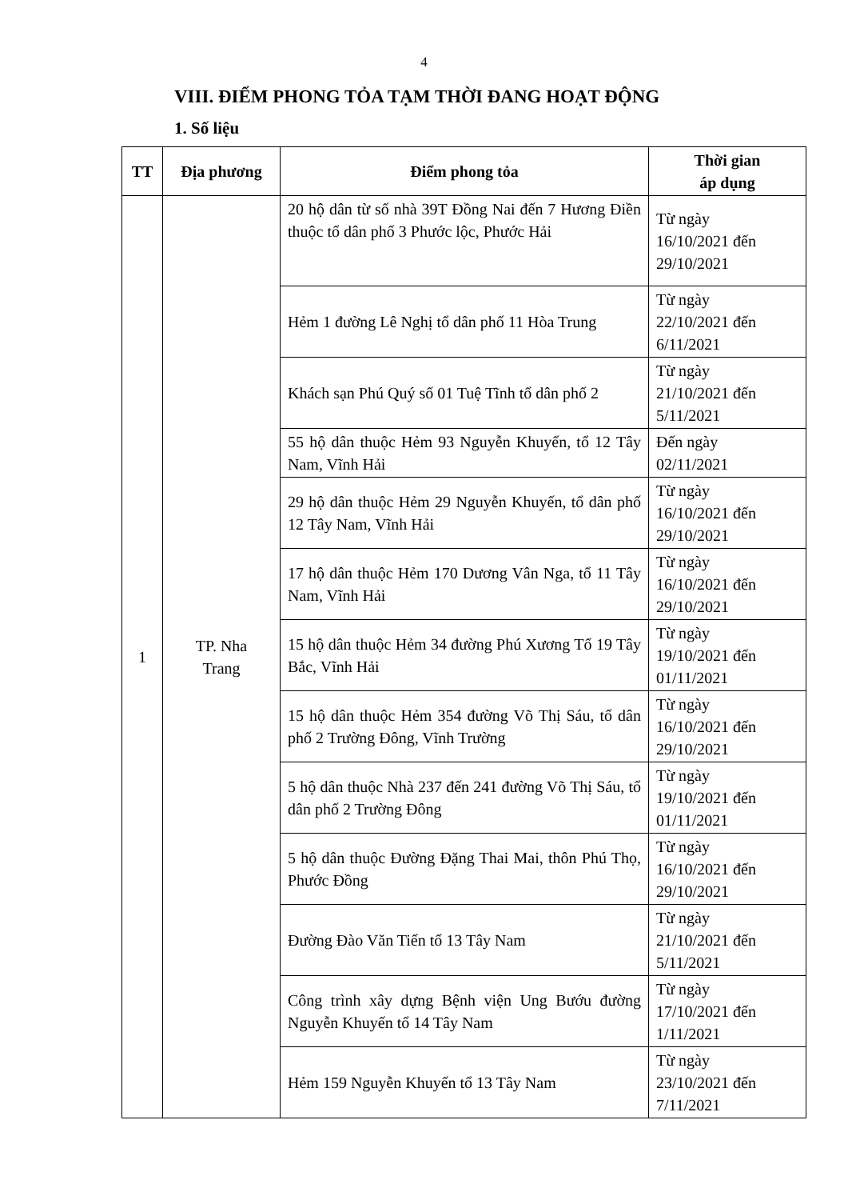4
VIII. ĐIỂM PHONG TỎA TẠM THỜI ĐANG HOẠT ĐỘNG
1. Số liệu
| TT | Địa phương | Điểm phong tỏa | Thời gian áp dụng |
| --- | --- | --- | --- |
| 1 | TP. Nha Trang | 20 hộ dân từ số nhà 39T Đồng Nai đến 7 Hương Điền thuộc tổ dân phố 3 Phước lộc, Phước Hải | Từ ngày 16/10/2021 đến 29/10/2021 |
| | | Hẻm 1 đường Lê Nghị tổ dân phố 11 Hòa Trung | Từ ngày 22/10/2021 đến 6/11/2021 |
| | | Khách sạn Phú Quý số 01 Tuệ Tĩnh tổ dân phố 2 | Từ ngày 21/10/2021 đến 5/11/2021 |
| | | 55 hộ dân thuộc Hẻm 93 Nguyễn Khuyến, tổ 12 Tây Nam, Vĩnh Hải | Đến ngày 02/11/2021 |
| | | 29 hộ dân thuộc Hẻm 29 Nguyễn Khuyến, tổ dân phố 12 Tây Nam, Vĩnh Hải | Từ ngày 16/10/2021 đến 29/10/2021 |
| | | 17 hộ dân thuộc Hẻm 170 Dương Vân Nga, tổ 11 Tây Nam, Vĩnh Hải | Từ ngày 16/10/2021 đến 29/10/2021 |
| | | 15 hộ dân thuộc Hẻm 34 đường Phú Xương Tổ 19 Tây Bắc, Vĩnh Hải | Từ ngày 19/10/2021 đến 01/11/2021 |
| | | 15 hộ dân thuộc Hẻm 354 đường Võ Thị Sáu, tổ dân phố 2 Trường Đông, Vĩnh Trường | Từ ngày 16/10/2021 đến 29/10/2021 |
| | | 5 hộ dân thuộc Nhà 237 đến 241 đường Võ Thị Sáu, tổ dân phố 2 Trường Đông | Từ ngày 19/10/2021 đến 01/11/2021 |
| | | 5 hộ dân thuộc Đường Đặng Thai Mai, thôn Phú Thọ, Phước Đồng | Từ ngày 16/10/2021 đến 29/10/2021 |
| | | Đường Đào Văn Tiến tổ 13 Tây Nam | Từ ngày 21/10/2021 đến 5/11/2021 |
| | | Công trình xây dựng Bệnh viện Ung Bướu đường Nguyễn Khuyến tổ 14 Tây Nam | Từ ngày 17/10/2021 đến 1/11/2021 |
| | | Hẻm 159 Nguyễn Khuyến tổ 13 Tây Nam | Từ ngày 23/10/2021 đến 7/11/2021 |